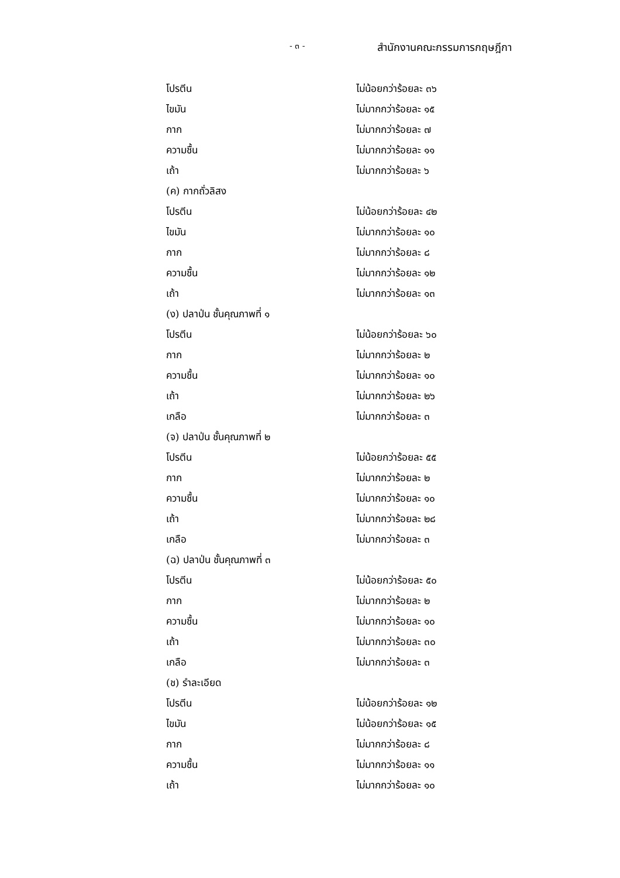- ๓ -
สำนักงานคณะกรรมการกฤษฎีกา
โปรตีน ไม่น้อยกว่าร้อยละ ๓๖
ไขมัน ไม่มากกว่าร้อยละ ๑๕
กาก ไม่มากกว่าร้อยละ ๗
ความชื้น ไม่มากกว่าร้อยละ ๑๑
เถ้า ไม่มากกว่าร้อยละ ๖
(ค) กากถั่วลิสง
โปรตีน ไม่น้อยกว่าร้อยละ ๔๒
ไขมัน ไม่มากกว่าร้อยละ ๑๐
กาก ไม่มากกว่าร้อยละ ๘
ความชื้น ไม่มากกว่าร้อยละ ๑๒
เถ้า ไม่มากกว่าร้อยละ ๑๓
(ง) ปลาป่น ชั้นคุณภาพที่ ๑
โปรตีน ไม่น้อยกว่าร้อยละ ๖๐
กาก ไม่มากกว่าร้อยละ ๒
ความชื้น ไม่มากกว่าร้อยละ ๑๐
เถ้า ไม่มากกว่าร้อยละ ๒๖
เกลือ ไม่มากกว่าร้อยละ ๓
(จ) ปลาป่น ชั้นคุณภาพที่ ๒
โปรตีน ไม่น้อยกว่าร้อยละ ๕๕
กาก ไม่มากกว่าร้อยละ ๒
ความชื้น ไม่มากกว่าร้อยละ ๑๐
เถ้า ไม่มากกว่าร้อยละ ๒๘
เกลือ ไม่มากกว่าร้อยละ ๓
(ฉ) ปลาป่น ชั้นคุณภาพที่ ๓
โปรตีน ไม่น้อยกว่าร้อยละ ๕๐
กาก ไม่มากกว่าร้อยละ ๒
ความชื้น ไม่มากกว่าร้อยละ ๑๐
เถ้า ไม่มากกว่าร้อยละ ๓๐
เกลือ ไม่มากกว่าร้อยละ ๓
(ช) รำละเอียด
โปรตีน ไม่น้อยกว่าร้อยละ ๑๒
ไขมัน ไม่น้อยกว่าร้อยละ ๑๕
กาก ไม่มากกว่าร้อยละ ๘
ความชื้น ไม่มากกว่าร้อยละ ๑๑
เถ้า ไม่มากกว่าร้อยละ ๑๐